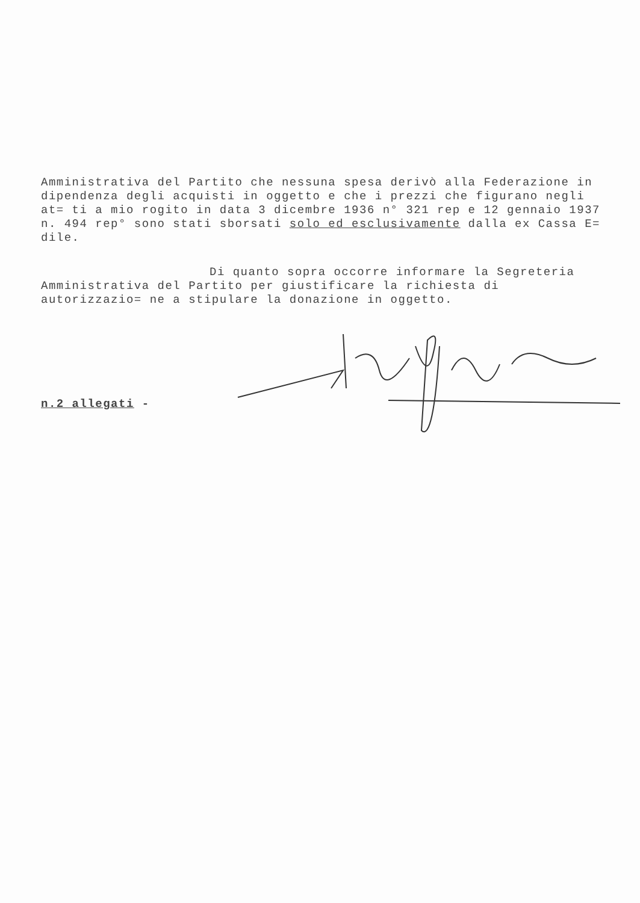Amministrativa del Partito che nessuna spesa derivò alla Federazione in dipendenza degli acquisti in oggetto e che i prezzi che figurano negli at= ti a mio rogito in data 3 dicembre 1936 n° 321 rep e 12 gennaio 1937 n. 494 rep° sono stati sborsati solo ed esclusivamente dalla ex Cassa E= dile.
Di quanto sopra occorre informare la Segreteria
Amministrativa del Partito per giustificare la richiesta di autorizzazio= ne a stipulare la donazione in oggetto.
n.2 allegati -